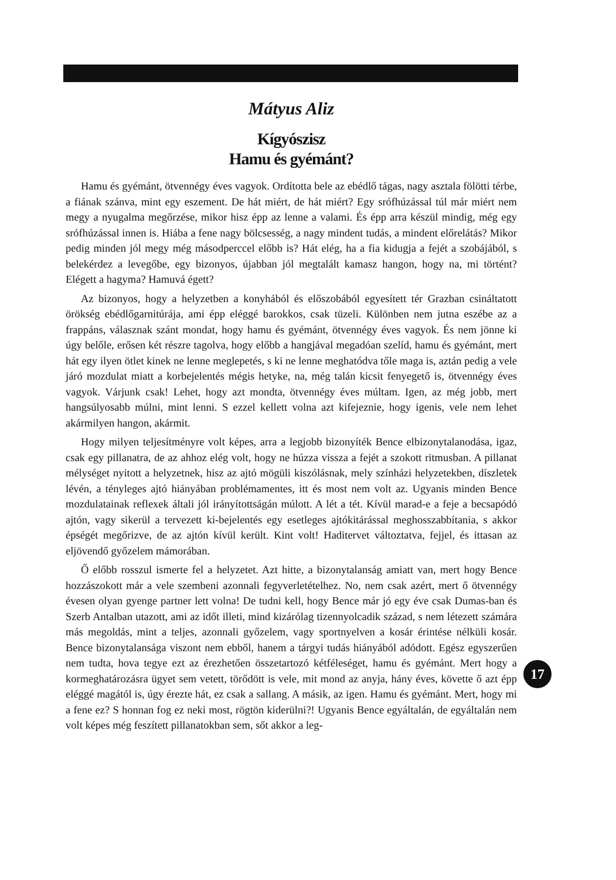Mátyus Aliz
Kígyószisz
Hamu és gyémánt?
Hamu és gyémánt, ötvennégy éves vagyok. Ordította bele az ebédlő tágas, nagy asztala fölötti térbe, a fiának szánva, mint egy eszement. De hát miért, de hát miért? Egy srófhúzással túl már miért nem megy a nyugalma megőrzése, mikor hisz épp az lenne a valami. És épp arra készül mindig, még egy srófhúzással innen is. Hiába a fene nagy bölcsesség, a nagy mindent tudás, a mindent előrelátás? Mikor pedig minden jól megy még másodperccel előbb is? Hát elég, ha a fia kidugja a fejét a szobájából, s belekérdez a levegőbe, egy bizonyos, újabban jól megtalált kamasz hangon, hogy na, mi történt? Elégett a hagyma? Hamuvá égett?
Az bizonyos, hogy a helyzetben a konyhából és előszobából egyesített tér Grazban csináltatott örökség ebédlőgarnitúrája, ami épp eléggé barokkos, csak tüzeli. Különben nem jutna eszébe az a frappáns, válasznak szánt mondat, hogy hamu és gyémánt, ötvennégy éves vagyok. És nem jönne ki úgy belőle, erősen két részre tagolva, hogy előbb a hangjával megadóan szelíd, hamu és gyémánt, mert hát egy ilyen ötlet kinek ne lenne meglepetés, s ki ne lenne meghatódva tőle maga is, aztán pedig a vele járó mozdulat miatt a korbejelentés mégis hetyke, na, még talán kicsit fenyegető is, ötvennégy éves vagyok. Várjunk csak! Lehet, hogy azt mondta, ötvennégy éves múltam. Igen, az még jobb, mert hangsúlyosabb múlni, mint lenni. S ezzel kellett volna azt kifejeznie, hogy igenis, vele nem lehet akármilyen hangon, akármit.
Hogy milyen teljesítményre volt képes, arra a legjobb bizonyíték Bence elbizonytalanodása, igaz, csak egy pillanatra, de az ahhoz elég volt, hogy ne húzza vissza a fejét a szokott ritmusban. A pillanat mélységet nyitott a helyzetnek, hisz az ajtó mögüli kiszólásnak, mely színházi helyzetekben, díszletek lévén, a tényleges ajtó hiányában problémamentes, itt és most nem volt az. Ugyanis minden Bence mozdulatainak reflexek általi jól irányítottságán múlott. A lét a tét. Kívül marad-e a feje a becsapódó ajtón, vagy sikerül a tervezett ki-bejelentés egy esetleges ajtókitárással meghosszabbítania, s akkor épségét megőrizve, de az ajtón kívül került. Kint volt! Haditervet változtatva, fejjel, és ittasan az eljövendő győzelem mámorában.
Ő előbb rosszul ismerte fel a helyzetet. Azt hitte, a bizonytalanság amiatt van, mert hogy Bence hozzászokott már a vele szembeni azonnali fegyverletételhez. No, nem csak azért, mert ő ötvennégy évesen olyan gyenge partner lett volna! De tudni kell, hogy Bence már jó egy éve csak Dumas-ban és Szerb Antalban utazott, ami az időt illeti, mind kizárólag tizennyolcadik század, s nem létezett számára más megoldás, mint a teljes, azonnali győzelem, vagy sportnyelven a kosár érintése nélküli kosár. Bence bizonytalansága viszont nem ebből, hanem a tárgyi tudás hiányából adódott. Egész egyszerűen nem tudta, hova tegye ezt az érezhetően összetartozó kétféleséget, hamu és gyémánt. Mert hogy a kormeghatározásra ügyet sem vetett, törődött is vele, mit mond az anyja, hány éves, követte ő azt épp eléggé magától is, úgy érezte hát, ez csak a sallang. A másik, az igen. Hamu és gyémánt. Mert, hogy mi a fene ez? S honnan fog ez neki most, rögtön kiderülni?! Ugyanis Bence egyáltalán, de egyáltalán nem volt képes még feszített pillanatokban sem, sőt akkor a leg-
17